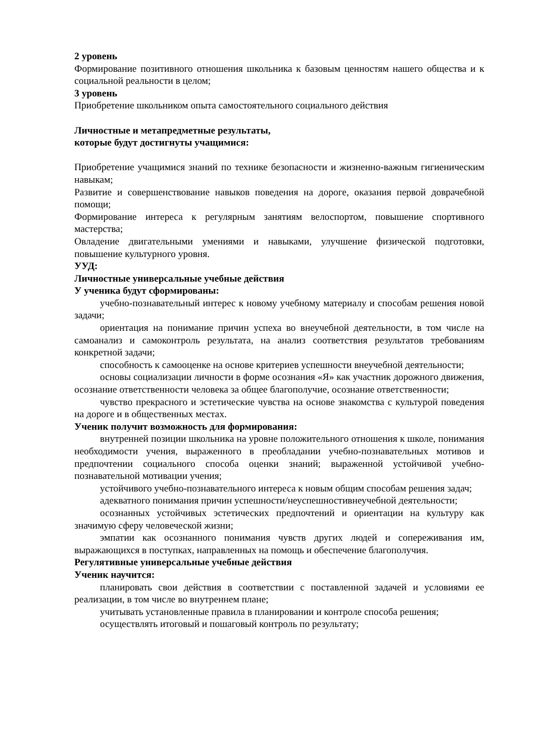2 уровень
Формирование позитивного отношения школьника к базовым ценностям нашего общества и к социальной реальности в целом;
3 уровень
Приобретение школьником опыта самостоятельного социального действия
Личностные и метапредметные результаты,
которые будут достигнуты учащимися:
Приобретение учащимися знаний по технике безопасности и жизненно-важным гигиеническим навыкам;
Развитие и совершенствование навыков поведения на дороге, оказания первой доврачебной помощи;
Формирование интереса к регулярным занятиям велоспортом, повышение спортивного мастерства;
Овладение двигательными умениями и навыками, улучшение физической подготовки, повышение культурного уровня.
УУД:
Личностные универсальные учебные действия
У ученика будут сформированы:
учебно-познавательный интерес к новому учебному материалу и способам решения новой задачи;
ориентация на понимание причин успеха во внеучебной деятельности, в том числе на самоанализ и самоконтроль результата, на анализ соответствия результатов требованиям конкретной задачи;
способность к самооценке на основе критериев успешности внеучебной деятельности;
основы социализации личности в форме осознания «Я» как участник дорожного движения, осознание ответственности человека за общее благополучие, осознание ответственности;
чувство прекрасного и эстетические чувства на основе знакомства с культурой поведения на дороге и в общественных местах.
Ученик получит возможность для формирования:
внутренней позиции школьника на уровне положительного отношения к школе, понимания необходимости учения, выраженного в преобладании учебно-познавательных мотивов и предпочтении социального способа оценки знаний; выраженной устойчивой учебно-познавательной мотивации учения;
устойчивого учебно-познавательного интереса к новым общим способам решения задач;
адекватного понимания причин успешности/неуспешностивнеучебной деятельности;
осознанных устойчивых эстетических предпочтений и ориентации на культуру как значимую сферу человеческой жизни;
эмпатии как осознанного понимания чувств других людей и сопереживания им, выражающихся в поступках, направленных на помощь и обеспечение благополучия.
Регулятивные универсальные учебные действия
Ученик научится:
планировать свои действия в соответствии с поставленной задачей и условиями ее реализации, в том числе во внутреннем плане;
учитывать установленные правила в планировании и контроле способа решения;
осуществлять итоговый и пошаговый контроль по результату;